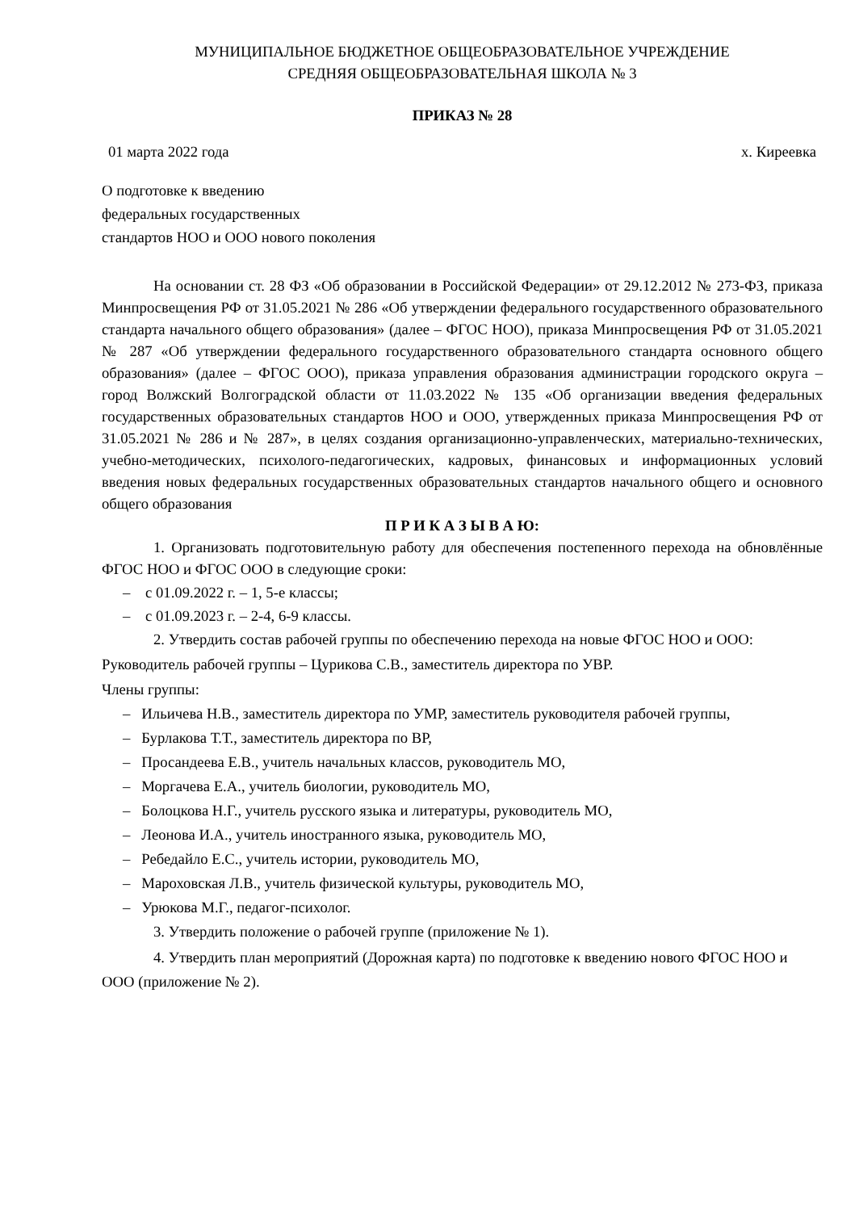МУНИЦИПАЛЬНОЕ БЮДЖЕТНОЕ ОБЩЕОБРАЗОВАТЕЛЬНОЕ УЧРЕЖДЕНИЕ
СРЕДНЯЯ ОБЩЕОБРАЗОВАТЕЛЬНАЯ ШКОЛА № 3
ПРИКАЗ № 28
01 марта 2022 года х. Киреевка
О подготовке к введению
федеральных государственных
стандартов НОО и ООО нового поколения
На основании ст. 28 ФЗ «Об образовании в Российской Федерации» от 29.12.2012 № 273-ФЗ, приказа Минпросвещения РФ от 31.05.2021 № 286 «Об утверждении федерального государственного образовательного стандарта начального общего образования» (далее – ФГОС НОО), приказа Минпросвещения РФ от 31.05.2021 № 287 «Об утверждении федерального государственного образовательного стандарта основного общего образования» (далее – ФГОС ООО), приказа управления образования администрации городского округа – город Волжский Волгоградской области от 11.03.2022 № 135 «Об организации введения федеральных государственных образовательных стандартов НОО и ООО, утвержденных приказа Минпросвещения РФ от 31.05.2021 № 286 и № 287», в целях создания организационно-управленческих, материально-технических, учебно-методических, психолого-педагогических, кадровых, финансовых и информационных условий введения новых федеральных государственных образовательных стандартов начального общего и основного общего образования
П Р И К А З Ы В А Ю:
1. Организовать подготовительную работу для обеспечения постепенного перехода на обновлённые ФГОС НОО и ФГОС ООО в следующие сроки:
– с 01.09.2022 г. – 1, 5-е классы;
– с 01.09.2023 г. – 2-4, 6-9 классы.
2. Утвердить состав рабочей группы по обеспечению перехода на новые ФГОС НОО и ООО:
Руководитель рабочей группы – Цурикова С.В., заместитель директора по УВР.
Члены группы:
– Ильичева Н.В., заместитель директора по УМР, заместитель руководителя рабочей группы,
– Бурлакова Т.Т., заместитель директора по ВР,
– Просандеева Е.В., учитель начальных классов, руководитель МО,
– Моргачева Е.А., учитель биологии, руководитель МО,
– Болоцкова Н.Г., учитель русского языка и литературы, руководитель МО,
– Леонова И.А., учитель иностранного языка, руководитель МО,
– Ребедайло Е.С., учитель истории, руководитель МО,
– Мароховская Л.В., учитель физической культуры, руководитель МО,
– Урюкова М.Г., педагог-психолог.
3. Утвердить положение о рабочей группе (приложение № 1).
4. Утвердить план мероприятий (Дорожная карта) по подготовке к введению нового ФГОС НОО и ООО (приложение № 2).